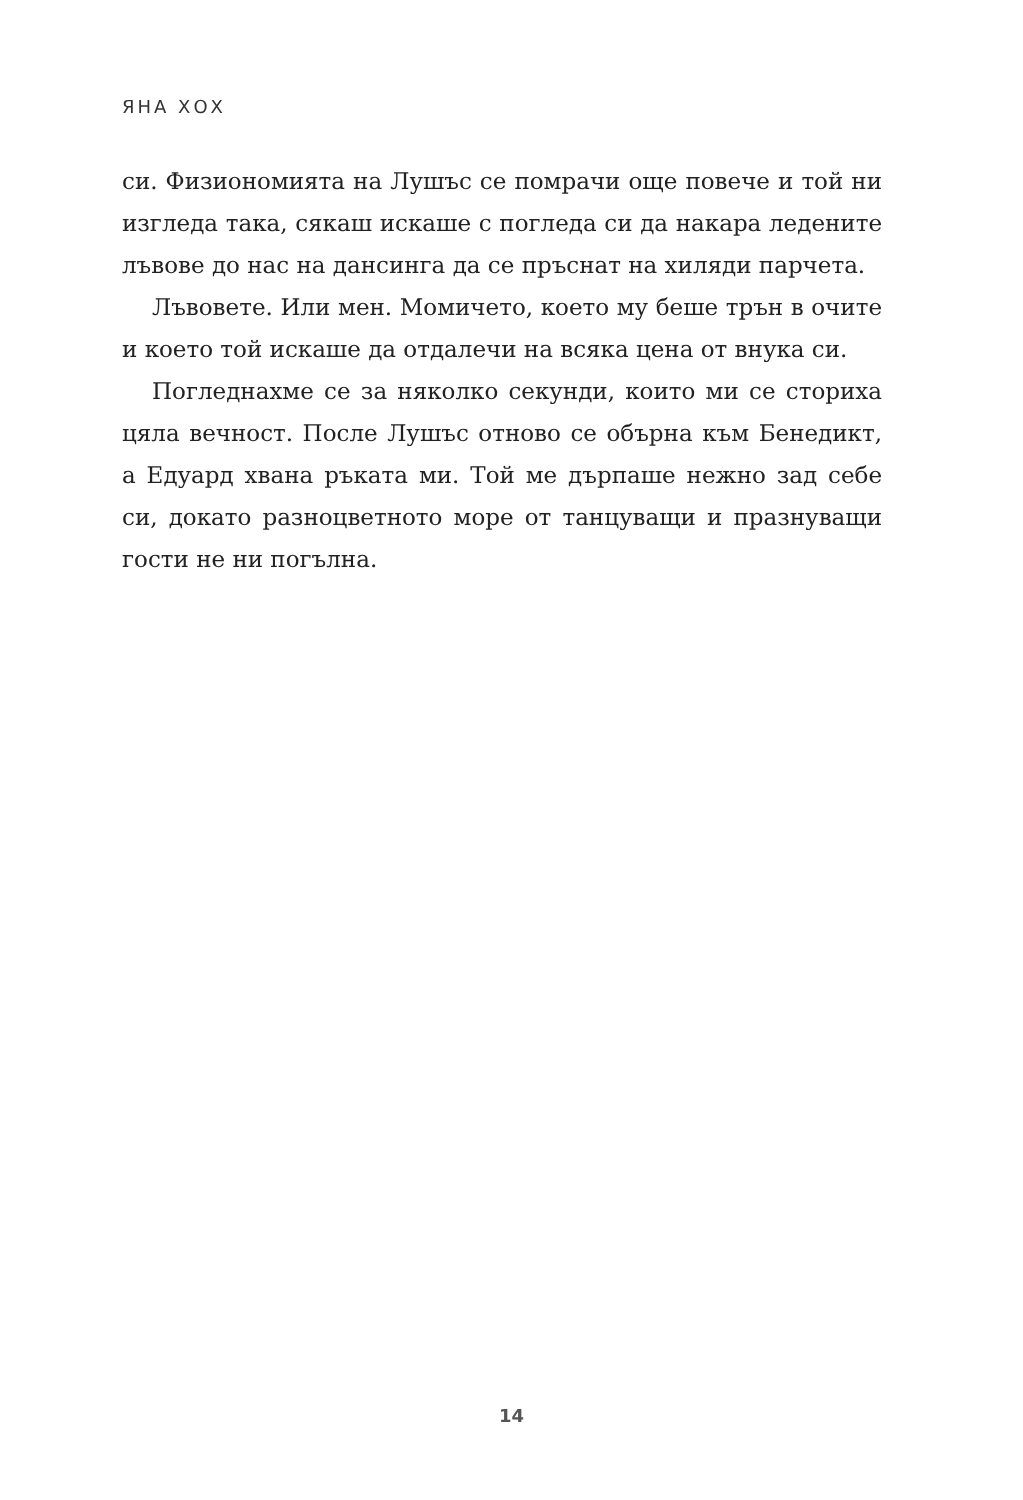ЯНА ХОХ
си. Физиономията на Лушъс се помрачи още повече и той ни изгледа така, сякаш искаше с погледа си да накара ледените лъвове до нас на дансинга да се пръснат на хиляди парчета.
Лъвовете. Или мен. Момичето, което му беше трън в очите и което той искаше да отдалечи на всяка цена от внука си.
Погледнахме се за няколко секунди, които ми се сториха цяла вечност. После Лушъс отново се обърна към Бенедикт, а Едуард хвана ръката ми. Той ме дърпаше нежно зад себе си, докато разноцветното море от танцуващи и празнуващи гости не ни погълна.
14